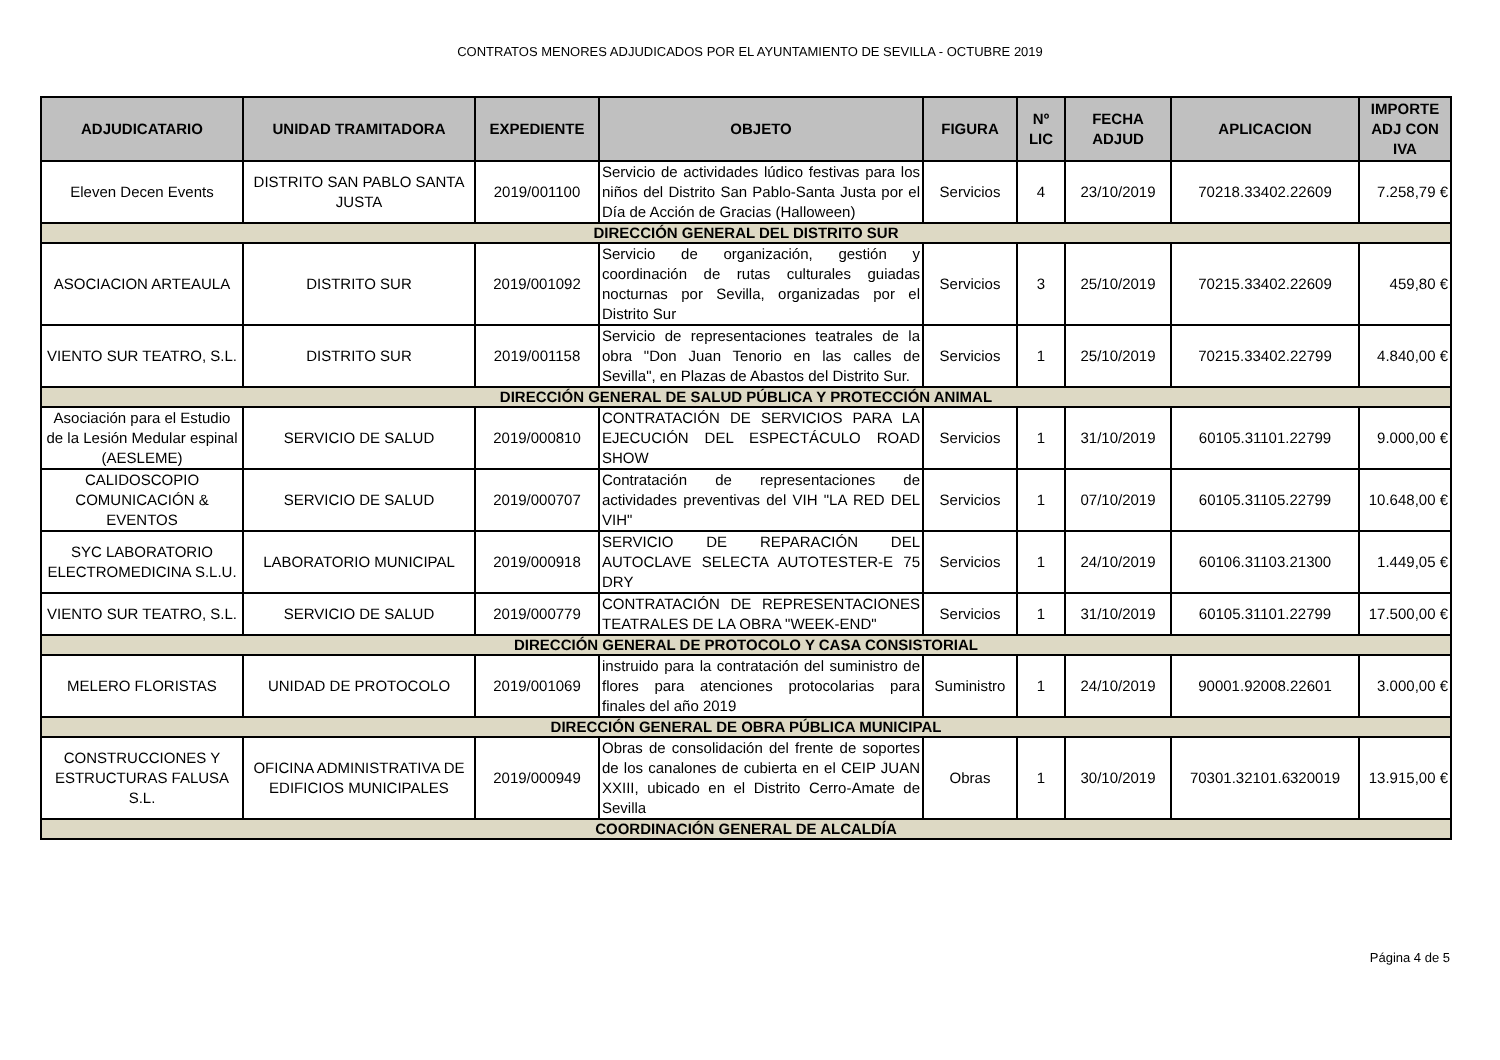CONTRATOS MENORES ADJUDICADOS POR EL AYUNTAMIENTO DE SEVILLA - OCTUBRE 2019
| ADJUDICATARIO | UNIDAD TRAMITADORA | EXPEDIENTE | OBJETO | FIGURA | Nº LIC | FECHA ADJUD | APLICACION | IMPORTE ADJ CON IVA |
| --- | --- | --- | --- | --- | --- | --- | --- | --- |
| Eleven Decen Events | DISTRITO SAN PABLO SANTA JUSTA | 2019/001100 | Servicio de actividades lúdico festivas para los niños del Distrito San Pablo-Santa Justa por el Día de Acción de Gracias (Halloween) | Servicios | 4 | 23/10/2019 | 70218.33402.22609 | 7.258,79 € |
| DIRECCIÓN GENERAL DEL DISTRITO SUR | | | | | | | | |
| ASOCIACION ARTEAULA | DISTRITO SUR | 2019/001092 | Servicio de organización, gestión y coordinación de rutas culturales guiadas nocturnas por Sevilla, organizadas por el Distrito Sur | Servicios | 3 | 25/10/2019 | 70215.33402.22609 | 459,80 € |
| VIENTO SUR TEATRO, S.L. | DISTRITO SUR | 2019/001158 | Servicio de representaciones teatrales de la obra "Don Juan Tenorio en las calles de Sevilla", en Plazas de Abastos del Distrito Sur. | Servicios | 1 | 25/10/2019 | 70215.33402.22799 | 4.840,00 € |
| DIRECCIÓN GENERAL DE SALUD PÚBLICA Y PROTECCIÓN ANIMAL | | | | | | | | |
| Asociación para el Estudio de la Lesión Medular espinal (AESLEME) | SERVICIO DE SALUD | 2019/000810 | CONTRATACIÓN DE SERVICIOS PARA LA EJECUCIÓN DEL ESPECTÁCULO ROAD SHOW | Servicios | 1 | 31/10/2019 | 60105.31101.22799 | 9.000,00 € |
| CALIDOSCOPIO COMUNICACIÓN & EVENTOS | SERVICIO DE SALUD | 2019/000707 | Contratación de representaciones de actividades preventivas del VIH "LA RED DEL VIH" | Servicios | 1 | 07/10/2019 | 60105.31105.22799 | 10.648,00 € |
| SYC LABORATORIO ELECTROMEDICINA S.L.U. | LABORATORIO MUNICIPAL | 2019/000918 | SERVICIO DE REPARACIÓN DEL AUTOCLAVE SELECTA AUTOTESTER-E 75 DRY | Servicios | 1 | 24/10/2019 | 60106.31103.21300 | 1.449,05 € |
| VIENTO SUR TEATRO, S.L. | SERVICIO DE SALUD | 2019/000779 | CONTRATACIÓN DE REPRESENTACIONES TEATRALES DE LA OBRA "WEEK-END" | Servicios | 1 | 31/10/2019 | 60105.31101.22799 | 17.500,00 € |
| DIRECCIÓN GENERAL DE PROTOCOLO Y CASA CONSISTORIAL | | | | | | | | |
| MELERO FLORISTAS | UNIDAD DE PROTOCOLO | 2019/001069 | instruido para la contratación del suministro de flores para atenciones protocolarias para finales del año 2019 | Suministro | 1 | 24/10/2019 | 90001.92008.22601 | 3.000,00 € |
| DIRECCIÓN GENERAL DE OBRA PÚBLICA MUNICIPAL | | | | | | | | |
| CONSTRUCCIONES Y ESTRUCTURAS FALUSA S.L. | OFICINA ADMINISTRATIVA DE EDIFICIOS MUNICIPALES | 2019/000949 | Obras de consolidación del frente de soportes de los canalones de cubierta en el CEIP JUAN XXIII, ubicado en el Distrito Cerro-Amate de Sevilla | Obras | 1 | 30/10/2019 | 70301.32101.6320019 | 13.915,00 € |
| COORDINACIÓN GENERAL DE ALCALDÍA | | | | | | | | |
Página 4 de 5